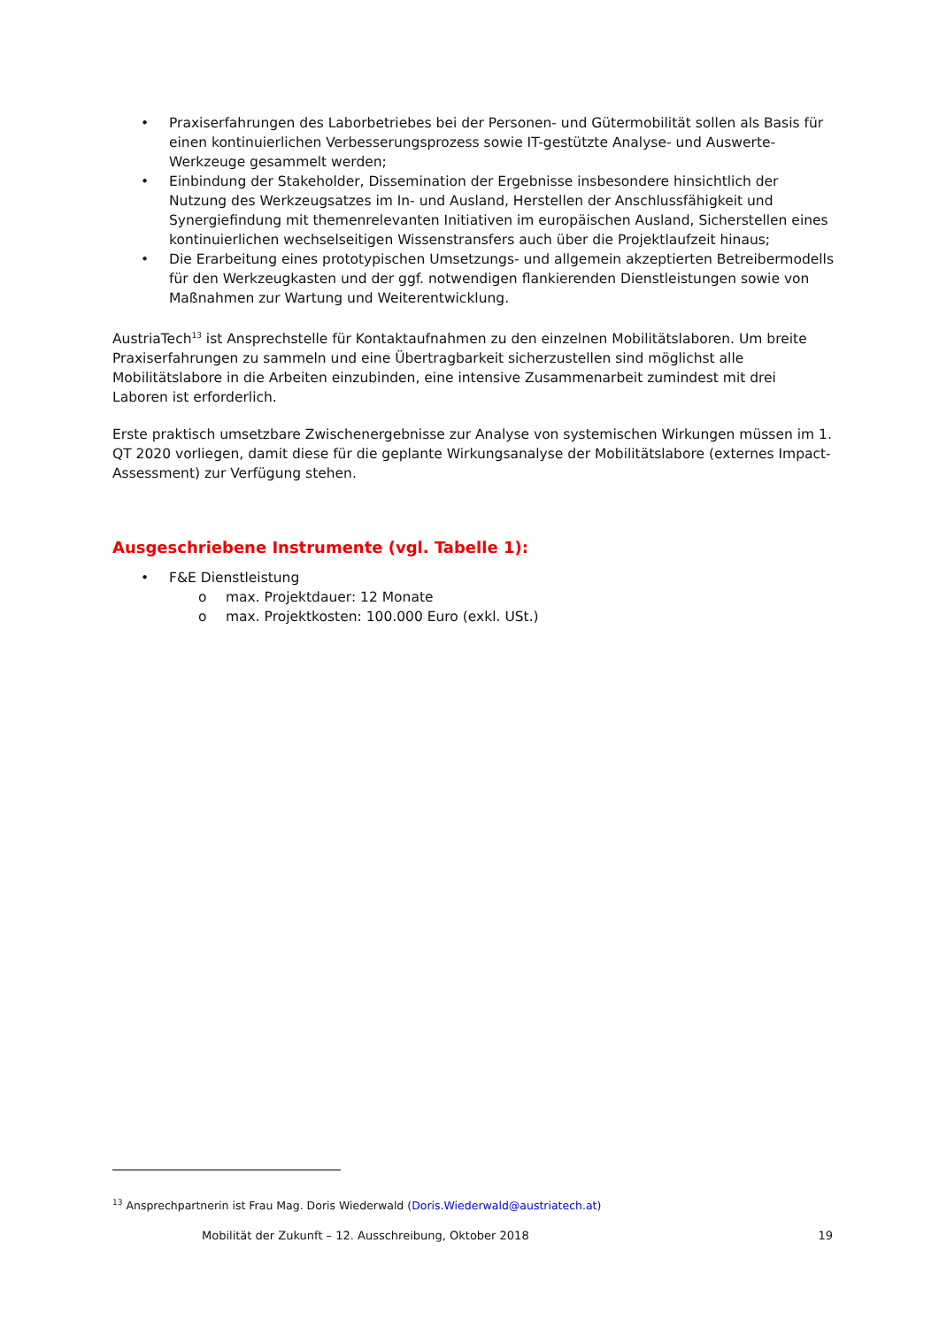• Praxiserfahrungen des Laborbetriebes bei der Personen- und Gütermobilität sollen als Basis für einen kontinuierlichen Verbesserungsprozess sowie IT-gestützte Analyse- und Auswerte-Werkzeuge gesammelt werden;
• Einbindung der Stakeholder, Dissemination der Ergebnisse insbesondere hinsichtlich der Nutzung des Werkzeugsatzes im In- und Ausland, Herstellen der Anschlussfähigkeit und Synergiefindung mit themenrelevanten Initiativen im europäischen Ausland, Sicherstellen eines kontinuierlichen wechselseitigen Wissenstransfers auch über die Projektlaufzeit hinaus;
• Die Erarbeitung eines prototypischen Umsetzungs- und allgemein akzeptierten Betreibermodells für den Werkzeugkasten und der ggf. notwendigen flankierenden Dienstleistungen sowie von Maßnahmen zur Wartung und Weiterentwicklung.
AustriaTech<sup>13</sup> ist Ansprechstelle für Kontaktaufnahmen zu den einzelnen Mobilitätslaboren. Um breite Praxiserfahrungen zu sammeln und eine Übertragbarkeit sicherzustellen sind möglichst alle Mobilitätslabore in die Arbeiten einzubinden, eine intensive Zusammenarbeit zumindest mit drei Laboren ist erforderlich.
Erste praktisch umsetzbare Zwischenergebnisse zur Analyse von systemischen Wirkungen müssen im 1. QT 2020 vorliegen, damit diese für die geplante Wirkungsanalyse der Mobilitätslabore (externes Impact-Assessment) zur Verfügung stehen.
Ausgeschriebene Instrumente (vgl. Tabelle 1):
• F&E Dienstleistung
o max. Projektdauer: 12 Monate
o max. Projektkosten: 100.000 Euro (exkl. USt.)
<sup>13</sup> Ansprechpartnerin ist Frau Mag. Doris Wiederwald (Doris.Wiederwald@austriatech.at)
Mobilität der Zukunft – 12. Ausschreibung, Oktober 2018 19